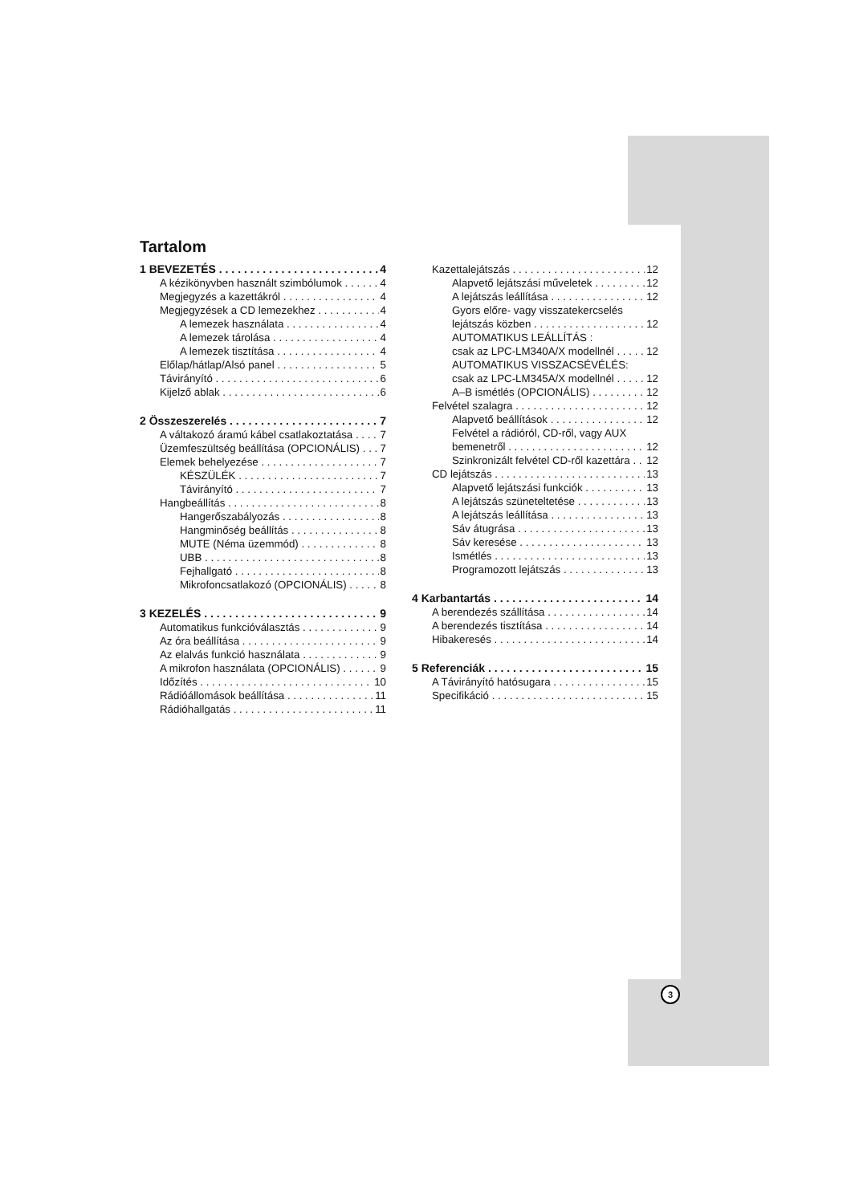Tartalom
1 BEVEZETÉS 4
A kézikönyvben használt szimbólumok 4
Megjegyzés a kazettákról 4
Megjegyzések a CD lemezekhez 4
A lemezek használata 4
A lemezek tárolása 4
A lemezek tisztítása 4
Előlap/hátlap/Alsó panel 5
Távirányító 6
Kijelző ablak 6
2 Összeszerelés 7
A váltakozó áramú kábel csatlakoztatása 7
Üzemfeszültség beállítása (OPCIONÁLIS) 7
Elemek behelyezése 7
KÉSZÜLÉK 7
Távirányító 7
Hangbeállítás 8
Hangerőszabályozás 8
Hangminőség beállítás 8
MUTE (Néma üzemmód) 8
UBB 8
Fejhallgató 8
Mikrofoncsatlakozó (OPCIONÁLIS) 8
3 KEZELÉS 9
Automatikus funkcióválasztás 9
Az óra beállítása 9
Az elalvás funkció használata 9
A mikrofon használata (OPCIONÁLIS) 9
Időzítés 10
Rádióállomások beállítása 11
Rádióhallgatás 11
Kazettalejátszás 12
Alapvető lejátszási műveletek 12
A lejátszás leállítása 12
Gyors előre- vagy visszatekercselés
lejátszás közben 12
AUTOMATIKUS LEÁLLÍTÁS :
csak az LPC-LM340A/X modellnél 12
AUTOMATIKUS VISSZACSÉVÉLÉS:
csak az LPC-LM345A/X modellnél 12
A–B ismétlés (OPCIONÁLIS) 12
Felvétel szalagra 12
Alapvető beállítások 12
Felvétel a rádióról, CD-ről, vagy AUX
bemenetről 12
Szinkronizált felvétel CD-ről kazettára 12
CD lejátszás 13
Alapvető lejátszási funkciók 13
A lejátszás szüneteltetése 13
A lejátszás leállítása 13
Sáv átugrása 13
Sáv keresése 13
Ismétlés 13
Programozott lejátszás 13
4 Karbantartás 14
A berendezés szállítása 14
A berendezés tisztítása 14
Hibakeresés 14
5 Referenciák 15
A Távirányító hatósugara 15
Specifikáció 15
3